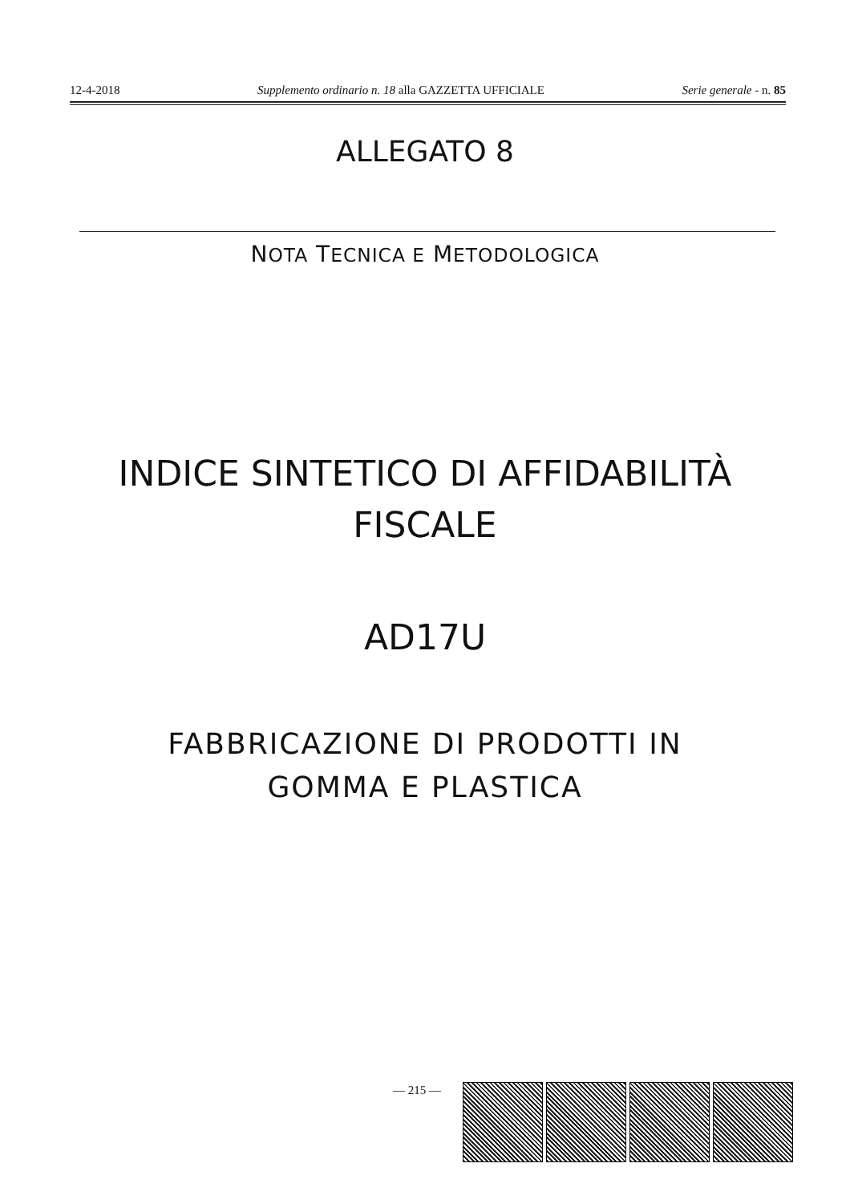12-4-2018 Supplemento ordinario n. 18 alla GAZZETTA UFFICIALE Serie generale - n. 85
ALLEGATO 8
NOTA TECNICA E METODOLOGICA
INDICE SINTETICO DI AFFIDABILITÀ
FISCALE
AD17U
FABBRICAZIONE DI PRODOTTI IN
GOMMA E PLASTICA
— 215 —